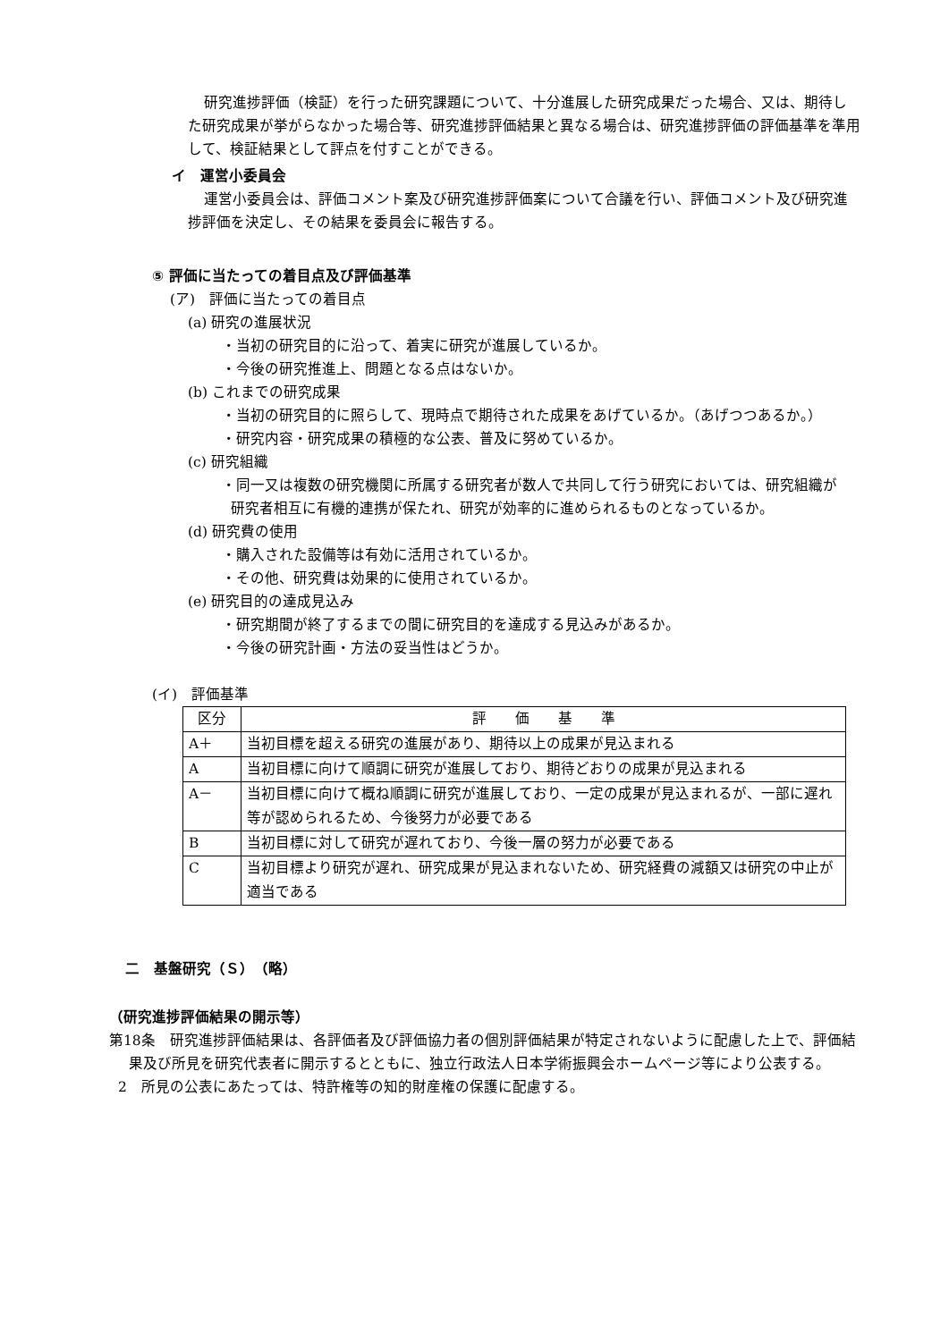研究進捗評価（検証）を行った研究課題について、十分進展した研究成果だった場合、又は、期待した研究成果が挙がらなかった場合等、研究進捗評価結果と異なる場合は、研究進捗評価の評価基準を準用して、検証結果として評点を付すことができる。
イ　運営小委員会
運営小委員会は、評価コメント案及び研究進捗評価案について合議を行い、評価コメント及び研究進捗評価を決定し、その結果を委員会に報告する。
⑤ 評価に当たっての着目点及び評価基準
(ア)　評価に当たっての着目点
(a) 研究の進展状況
・当初の研究目的に沿って、着実に研究が進展しているか。
・今後の研究推進上、問題となる点はないか。
(b) これまでの研究成果
・当初の研究目的に照らして、現時点で期待された成果をあげているか。（あげつつあるか。）
・研究内容・研究成果の積極的な公表、普及に努めているか。
(c) 研究組織
・同一又は複数の研究機関に所属する研究者が数人で共同して行う研究においては、研究組織が研究者相互に有機的連携が保たれ、研究が効率的に進められるものとなっているか。
(d) 研究費の使用
・購入された設備等は有効に活用されているか。
・その他、研究費は効果的に使用されているか。
(e) 研究目的の達成見込み
・研究期間が終了するまでの間に研究目的を達成する見込みがあるか。
・今後の研究計画・方法の妥当性はどうか。
(イ)　評価基準
| 区分 | 評 価 基 準 |
| A＋ | 当初目標を超える研究の進展があり、期待以上の成果が見込まれる |
| A | 当初目標に向けて順調に研究が進展しており、期待どおりの成果が見込まれる |
| A－ | 当初目標に向けて概ね順調に研究が進展しており、一定の成果が見込まれるが、一部に遅れ等が認められるため、今後努力が必要である |
| B | 当初目標に対して研究が遅れており、今後一層の努力が必要である |
| C | 当初目標より研究が遅れ、研究成果が見込まれないため、研究経費の減額又は研究の中止が適当である |
二　基盤研究（Ｓ）　（略）
（研究進捗評価結果の開示等）
第18条　研究進捗評価結果は、各評価者及び評価協力者の個別評価結果が特定されないように配慮した上で、評価結果及び所見を研究代表者に開示するとともに、独立行政法人日本学術振興会ホームページ等により公表する。
2　所見の公表にあたっては、特許権等の知的財産権の保護に配慮する。